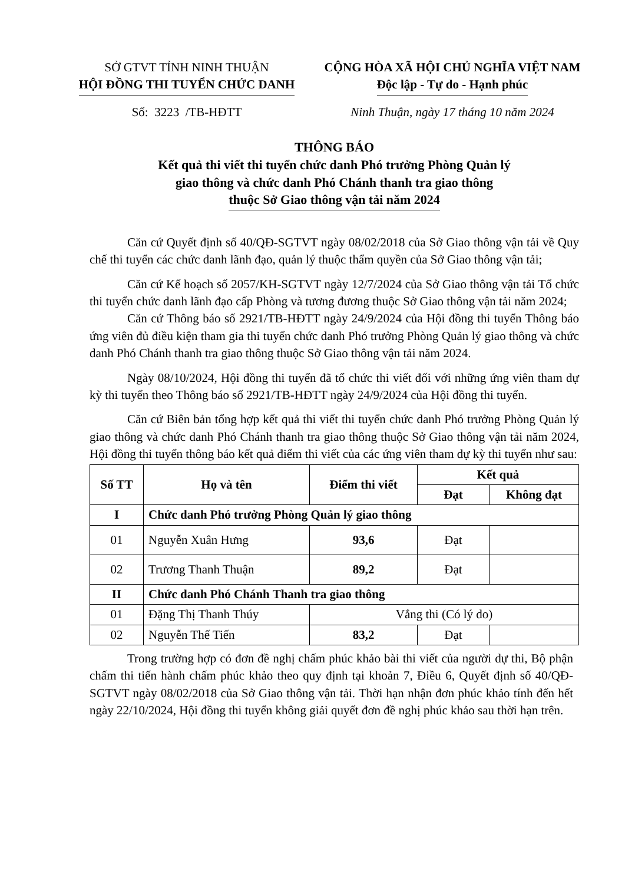SỞ GTVT TỈNH NINH THUẬN
HỘI ĐỒNG THI TUYỂN CHỨC DANH
Số: 3223 /TB-HĐTT
CỘNG HÒA XÃ HỘI CHỦ NGHĨA VIỆT NAM
Độc lập - Tự do - Hạnh phúc
Ninh Thuận, ngày 17 tháng 10 năm 2024
THÔNG BÁO
Kết quả thi viết thi tuyển chức danh Phó trưởng Phòng Quản lý
giao thông và chức danh Phó Chánh thanh tra giao thông
thuộc Sở Giao thông vận tải năm 2024
Căn cứ Quyết định số 40/QĐ-SGTVT ngày 08/02/2018 của Sở Giao thông vận tải về Quy chế thi tuyển các chức danh lãnh đạo, quản lý thuộc thẩm quyền của Sở Giao thông vận tải;
Căn cứ Kế hoạch số 2057/KH-SGTVT ngày 12/7/2024 của Sở Giao thông vận tải Tổ chức thi tuyển chức danh lãnh đạo cấp Phòng và tương đương thuộc Sở Giao thông vận tải năm 2024;
Căn cứ Thông báo số 2921/TB-HĐTT ngày 24/9/2024 của Hội đồng thi tuyển Thông báo ứng viên đủ điều kiện tham gia thi tuyển chức danh Phó trưởng Phòng Quản lý giao thông và chức danh Phó Chánh thanh tra giao thông thuộc Sở Giao thông vận tải năm 2024.
Ngày 08/10/2024, Hội đồng thi tuyển đã tổ chức thi viết đối với những ứng viên tham dự kỳ thi tuyển theo Thông báo số 2921/TB-HĐTT ngày 24/9/2024 của Hội đồng thi tuyển.
Căn cứ Biên bản tổng hợp kết quả thi viết thi tuyển chức danh Phó trưởng Phòng Quản lý giao thông và chức danh Phó Chánh thanh tra giao thông thuộc Sở Giao thông vận tải năm 2024, Hội đồng thi tuyển thông báo kết quả điểm thi viết của các ứng viên tham dự kỳ thi tuyển như sau:
| Số TT | Họ và tên | Điểm thi viết | Kết quả | |
| --- | --- | --- | --- | --- |
| | | | Đạt | Không đạt |
| I | Chức danh Phó trưởng Phòng Quản lý giao thông | | | |
| 01 | Nguyễn Xuân Hưng | 93,6 | Đạt | |
| 02 | Trương Thanh Thuận | 89,2 | Đạt | |
| II | Chức danh Phó Chánh Thanh tra giao thông | | | |
| 01 | Đặng Thị Thanh Thúy | Vắng thi (Có lý do) | | |
| 02 | Nguyễn Thế Tiến | 83,2 | Đạt | |
Trong trường hợp có đơn đề nghị chấm phúc khảo bài thi viết của người dự thi, Bộ phận chấm thi tiến hành chấm phúc khảo theo quy định tại khoản 7, Điều 6, Quyết định số 40/QĐ-SGTVT ngày 08/02/2018 của Sở Giao thông vận tải. Thời hạn nhận đơn phúc khảo tính đến hết ngày 22/10/2024, Hội đồng thi tuyển không giải quyết đơn đề nghị phúc khảo sau thời hạn trên.